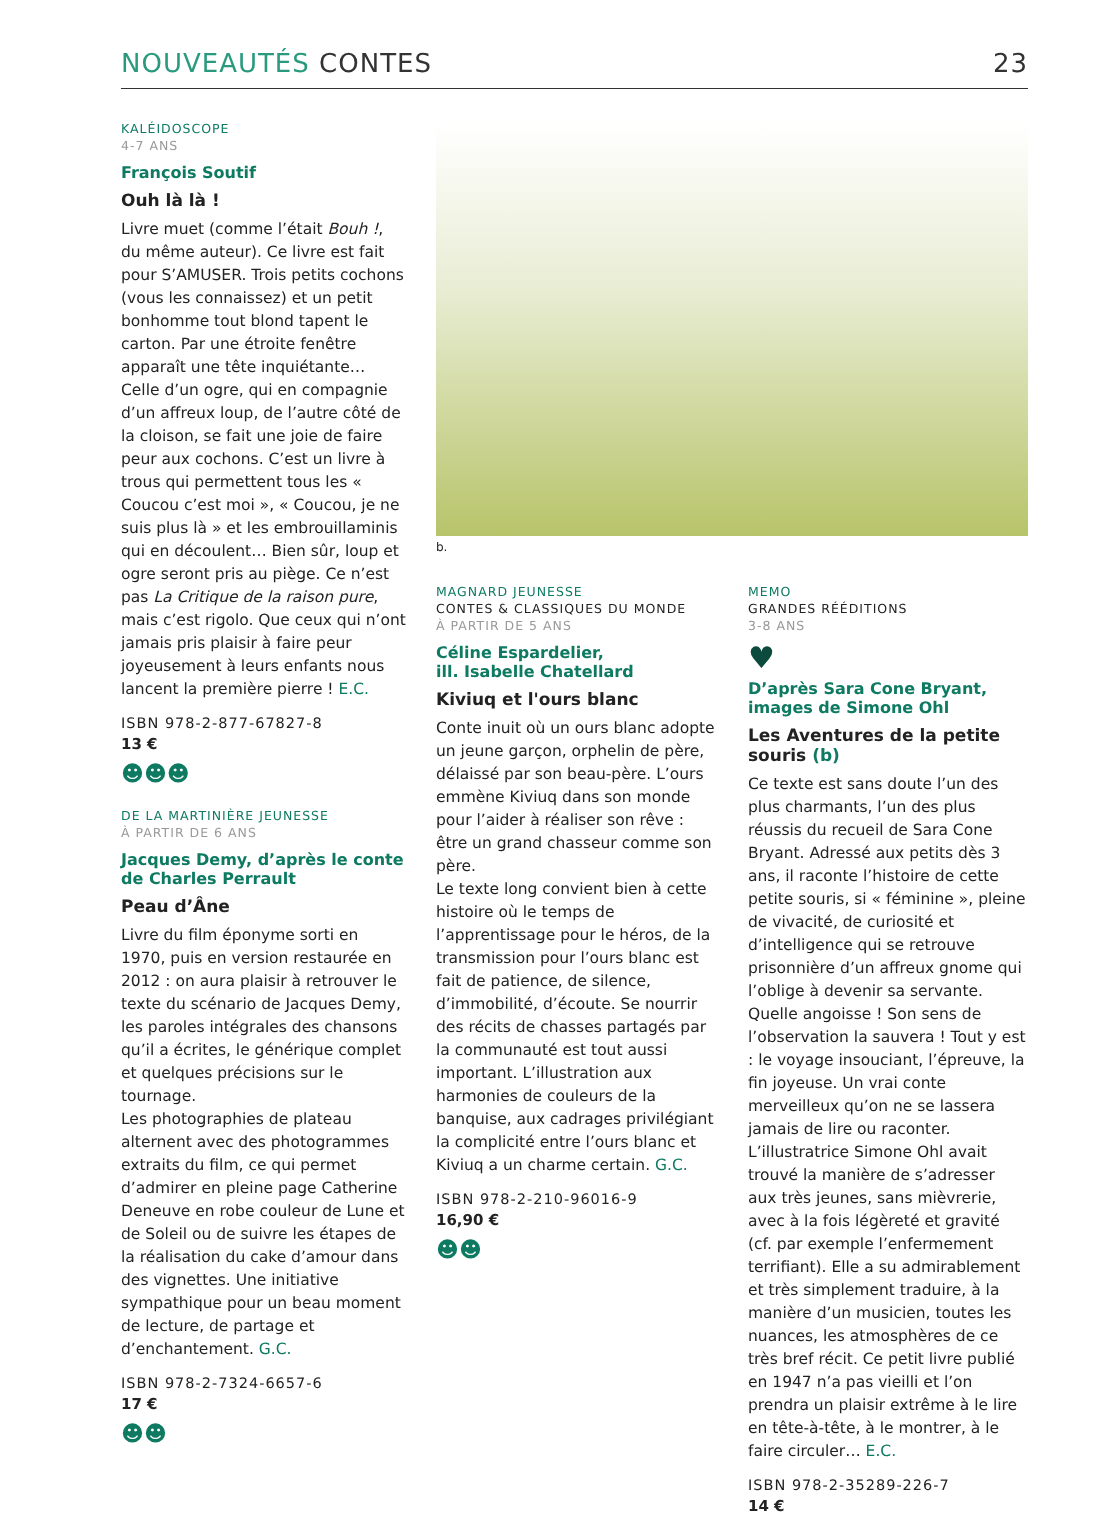NOUVEAUTÉS CONTES 23
KALÉIDOSCOPE
4-7 ANS
François Soutif
Ouh là là !
Livre muet (comme l’était Bouh !, du même auteur). Ce livre est fait pour S’AMUSER. Trois petits cochons (vous les connaissez) et un petit bonhomme tout blond tapent le carton. Par une étroite fenêtre apparaît une tête inquiétante… Celle d’un ogre, qui en compagnie d’un affreux loup, de l’autre côté de la cloison, se fait une joie de faire peur aux cochons. C’est un livre à trous qui permettent tous les « Coucou c’est moi », « Coucou, je ne suis plus là » et les embrouillaminis qui en découlent… Bien sûr, loup et ogre seront pris au piège. Ce n’est pas La Critique de la raison pure, mais c’est rigolo. Que ceux qui n’ont jamais pris plaisir à faire peur joyeusement à leurs enfants nous lancent la première pierre ! E.C.
ISBN 978-2-877-67827-8
13 €
☻☻☻
DE LA MARTINIÈRE JEUNESSE
À PARTIR DE 6 ANS
Jacques Demy, d’après le conte de Charles Perrault
Peau d’Âne
Livre du film éponyme sorti en 1970, puis en version restaurée en 2012 : on aura plaisir à retrouver le texte du scénario de Jacques Demy, les paroles intégrales des chansons qu’il a écrites, le générique complet et quelques précisions sur le tournage.
Les photographies de plateau alternent avec des photogrammes extraits du film, ce qui permet d’admirer en pleine page Catherine Deneuve en robe couleur de Lune et de Soleil ou de suivre les étapes de la réalisation du cake d’amour dans des vignettes. Une initiative sympathique pour un beau moment de lecture, de partage et d’enchantement. G.C.
ISBN 978-2-7324-6657-6
17 €
☻☻
b.
MAGNARD JEUNESSE
CONTES & CLASSIQUES DU MONDE
À PARTIR DE 5 ANS
Céline Espardelier,
ill. Isabelle Chatellard
Kiviuq et l'ours blanc
Conte inuit où un ours blanc adopte un jeune garçon, orphelin de père, délaissé par son beau-père. L’ours emmène Kiviuq dans son monde pour l’aider à réaliser son rêve : être un grand chasseur comme son père.
Le texte long convient bien à cette histoire où le temps de l’apprentissage pour le héros, de la transmission pour l’ours blanc est fait de patience, de silence, d’immobilité, d’écoute. Se nourrir des récits de chasses partagés par la communauté est tout aussi important. L’illustration aux harmonies de couleurs de la banquise, aux cadrages privilégiant la complicité entre l’ours blanc et Kiviuq a un charme certain. G.C.
ISBN 978-2-210-96016-9
16,90 €
☻☻
MEMO
GRANDES RÉÉDITIONS
3-8 ANS
♥
D’après Sara Cone Bryant, images de Simone Ohl
Les Aventures de la petite souris (b)
Ce texte est sans doute l’un des plus charmants, l’un des plus réussis du recueil de Sara Cone Bryant. Adressé aux petits dès 3 ans, il raconte l’histoire de cette petite souris, si « féminine », pleine de vivacité, de curiosité et d’intelligence qui se retrouve prisonnière d’un affreux gnome qui l’oblige à devenir sa servante. Quelle angoisse ! Son sens de l’observation la sauvera ! Tout y est : le voyage insouciant, l’épreuve, la fin joyeuse. Un vrai conte merveilleux qu’on ne se lassera jamais de lire ou raconter. L’illustratrice Simone Ohl avait trouvé la manière de s’adresser aux très jeunes, sans mièvrerie, avec à la fois légèreté et gravité (cf. par exemple l’enfermement terrifiant). Elle a su admirablement et très simplement traduire, à la manière d’un musicien, toutes les nuances, les atmosphères de ce très bref récit. Ce petit livre publié en 1947 n’a pas vieilli et l’on prendra un plaisir extrême à le lire en tête-à-tête, à le montrer, à le faire circuler… E.C.
ISBN 978-2-35289-226-7
14 €